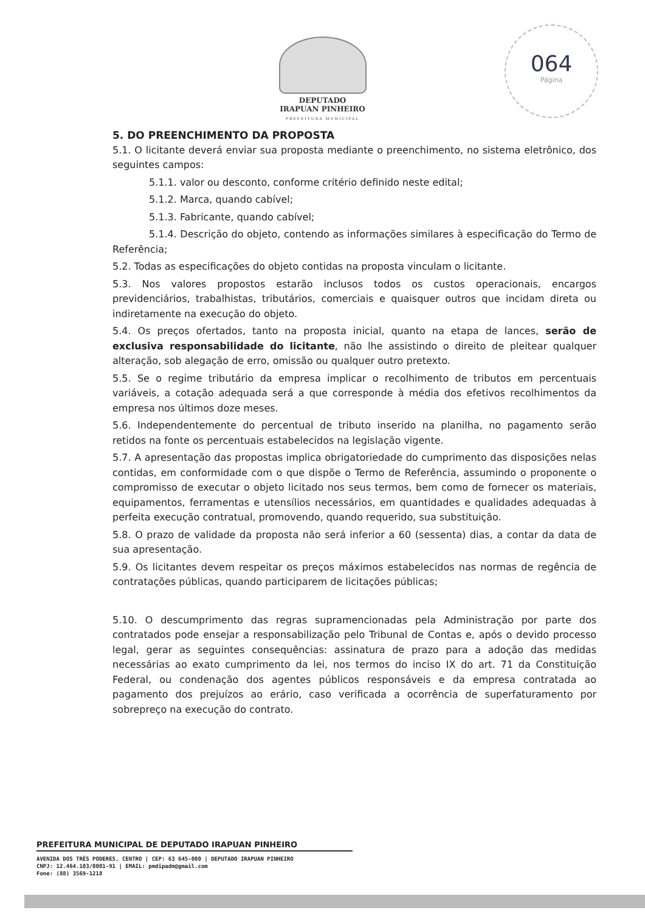DEPUTADO
IRAPUAN PINHEIRO
PREFEITURA MUNICIPAL
064
Página
5. DO PREENCHIMENTO DA PROPOSTA
5.1. O licitante deverá enviar sua proposta mediante o preenchimento, no sistema eletrônico, dos seguintes campos:
5.1.1. valor ou desconto, conforme critério definido neste edital;
5.1.2. Marca, quando cabível;
5.1.3. Fabricante, quando cabível;
5.1.4. Descrição do objeto, contendo as informações similares à especificação do Termo de Referência;
5.2. Todas as especificações do objeto contidas na proposta vinculam o licitante.
5.3. Nos valores propostos estarão inclusos todos os custos operacionais, encargos previdenciários, trabalhistas, tributários, comerciais e quaisquer outros que incidam direta ou indiretamente na execução do objeto.
5.4. Os preços ofertados, tanto na proposta inicial, quanto na etapa de lances, serão de exclusiva responsabilidade do licitante, não lhe assistindo o direito de pleitear qualquer alteração, sob alegação de erro, omissão ou qualquer outro pretexto.
5.5. Se o regime tributário da empresa implicar o recolhimento de tributos em percentuais variáveis, a cotação adequada será a que corresponde à média dos efetivos recolhimentos da empresa nos últimos doze meses.
5.6. Independentemente do percentual de tributo inserido na planilha, no pagamento serão retidos na fonte os percentuais estabelecidos na legislação vigente.
5.7. A apresentação das propostas implica obrigatoriedade do cumprimento das disposições nelas contidas, em conformidade com o que dispõe o Termo de Referência, assumindo o proponente o compromisso de executar o objeto licitado nos seus termos, bem como de fornecer os materiais, equipamentos, ferramentas e utensílios necessários, em quantidades e qualidades adequadas à perfeita execução contratual, promovendo, quando requerido, sua substituição.
5.8. O prazo de validade da proposta não será inferior a 60 (sessenta) dias, a contar da data de sua apresentação.
5.9. Os licitantes devem respeitar os preços máximos estabelecidos nas normas de regência de contratações públicas, quando participarem de licitações públicas;
5.10. O descumprimento das regras supramencionadas pela Administração por parte dos contratados pode ensejar a responsabilização pelo Tribunal de Contas e, após o devido processo legal, gerar as seguintes consequências: assinatura de prazo para a adoção das medidas necessárias ao exato cumprimento da lei, nos termos do inciso IX do art. 71 da Constituição Federal, ou condenação dos agentes públicos responsáveis e da empresa contratada ao pagamento dos prejuízos ao erário, caso verificada a ocorrência de superfaturamento por sobrepreço na execução do contrato.
PREFEITURA MUNICIPAL DE DEPUTADO IRAPUAN PINHEIRO
AVENIDA DOS TRÊS PODERES, CENTRO | CEP: 63 645-000 | DEPUTADO IRAPUAN PINHEIRO
CNPJ: 12.464.103/0001-91 | EMAIL: pmdipadm@gmail.com
Fone: (88) 3569-1218